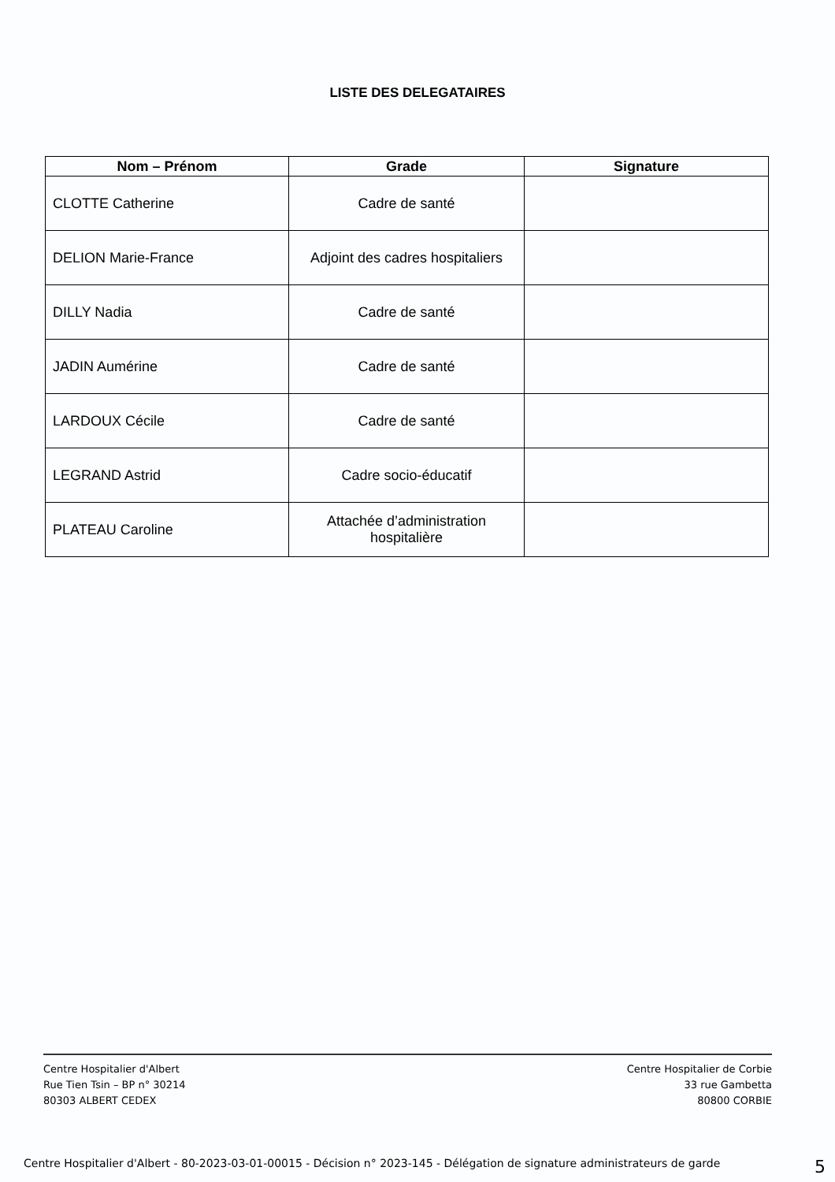LISTE DES DELEGATAIRES
| Nom – Prénom | Grade | Signature |
| --- | --- | --- |
| CLOTTE Catherine | Cadre de santé | |
| DELION Marie-France | Adjoint des cadres hospitaliers | |
| DILLY Nadia | Cadre de santé | |
| JADIN Aumérine | Cadre de santé | |
| LARDOUX Cécile | Cadre de santé | |
| LEGRAND Astrid | Cadre socio-éducatif | |
| PLATEAU Caroline | Attachée d’administration hospitalière | |
Centre Hospitalier d'Albert
Rue Tien Tsin – BP n° 30214
80303 ALBERT CEDEX
Centre Hospitalier de Corbie
33 rue Gambetta
80800 CORBIE
Centre Hospitalier d'Albert - 80-2023-03-01-00015 - Décision n° 2023-145 - Délégation de signature administrateurs de garde 5